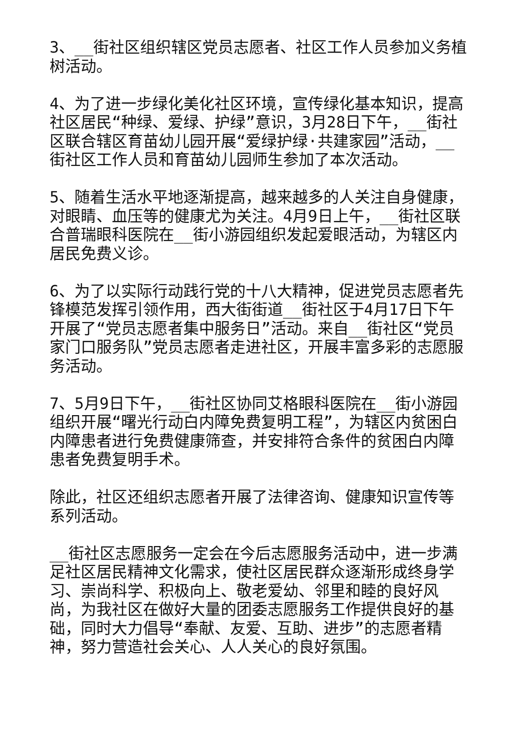3、__街社区组织辖区党员志愿者、社区工作人员参加义务植树活动。
4、为了进一步绿化美化社区环境，宣传绿化基本知识，提高社区居民“种绿、爱绿、护绿”意识，3月28日下午，__街社区联合辖区育苗幼儿园开展“爱绿护绿·共建家园”活动，__街社区工作人员和育苗幼儿园师生参加了本次活动。
5、随着生活水平地逐渐提高，越来越多的人关注自身健康，对眼睛、血压等的健康尤为关注。4月9日上午，__街社区联合普瑞眼科医院在__街小游园组织发起爱眼活动，为辖区内居民免费义诊。
6、为了以实际行动践行党的十八大精神，促进党员志愿者先锋模范发挥引领作用，西大街街道__街社区于4月17日下午开展了“党员志愿者集中服务日”活动。来自__街社区“党员家门口服务队”党员志愿者走进社区，开展丰富多彩的志愿服务活动。
7、5月9日下午，__街社区协同艾格眼科医院在__街小游园组织开展“曙光行动白内障免费复明工程”，为辖区内贫困白内障患者进行免费健康筛查，并安排符合条件的贫困白内障患者免费复明手术。
除此，社区还组织志愿者开展了法律咨询、健康知识宣传等系列活动。
__街社区志愿服务一定会在今后志愿服务活动中，进一步满足社区居民精神文化需求，使社区居民群众逐渐形成终身学习、崇尚科学、积极向上、敬老爱幼、邻里和睦的良好风尚，为我社区在做好大量的团委志愿服务工作提供良好的基础，同时大力倡导“奉献、友爱、互助、进步”的志愿者精神，努力营造社会关心、人人关心的良好氛围。